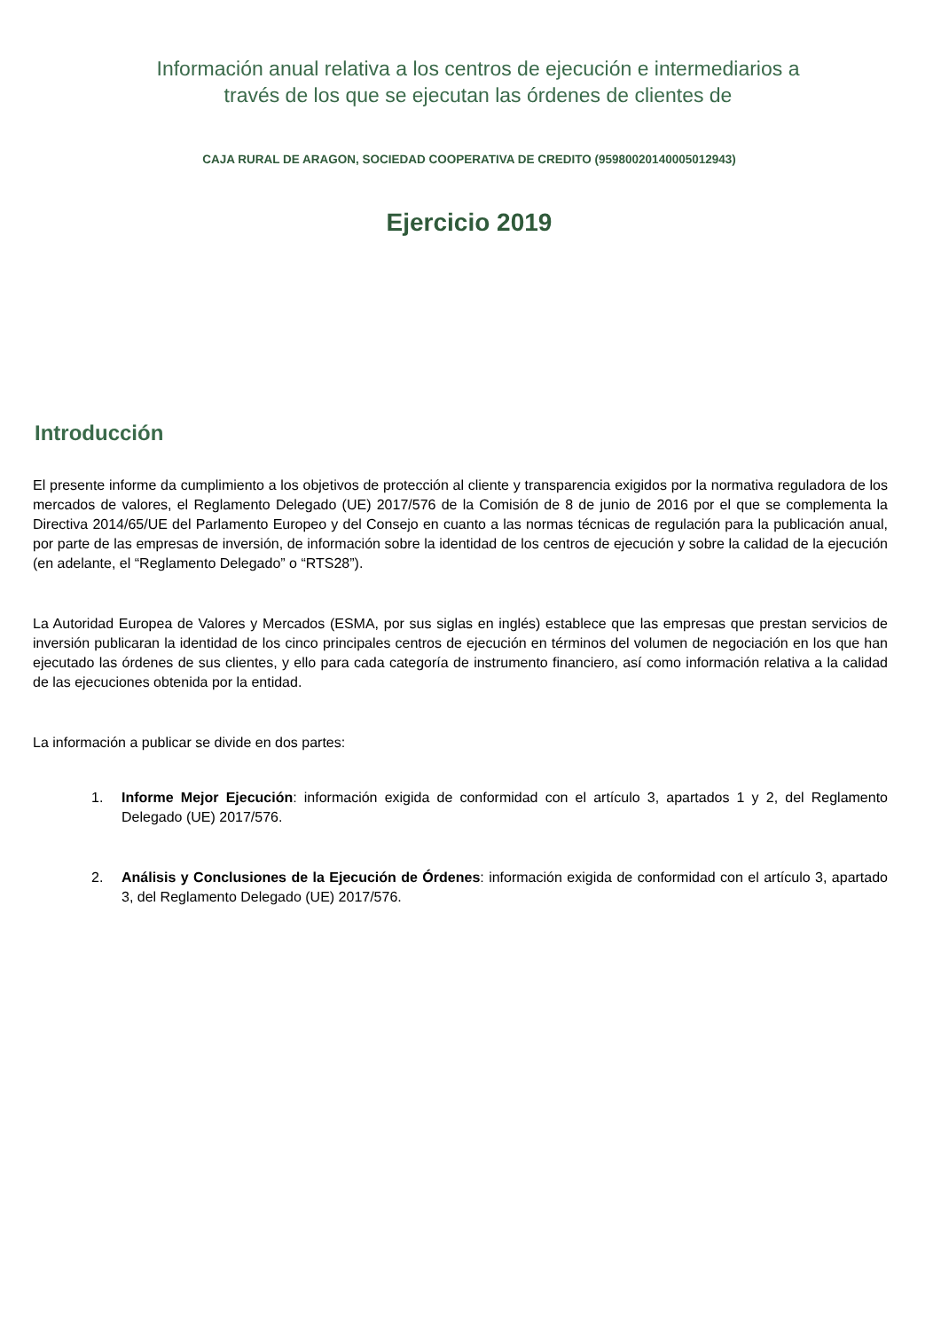Información anual relativa a los centros de ejecución e intermediarios a
través de los que se ejecutan las órdenes de clientes de
CAJA RURAL DE ARAGON, SOCIEDAD COOPERATIVA DE CREDITO (95980020140005012943)
Ejercicio 2019
Introducción
El presente informe da cumplimiento a los objetivos de protección al cliente y transparencia exigidos por la normativa reguladora de los mercados de valores, el Reglamento Delegado (UE) 2017/576 de la Comisión de 8 de junio de 2016 por el que se complementa la Directiva 2014/65/UE del Parlamento Europeo y del Consejo en cuanto a las normas técnicas de regulación para la publicación anual, por parte de las empresas de inversión, de información sobre la identidad de los centros de ejecución y sobre la calidad de la ejecución (en adelante, el “Reglamento Delegado” o “RTS28”).
La Autoridad Europea de Valores y Mercados (ESMA, por sus siglas en inglés) establece que las empresas que prestan servicios de inversión publicaran la identidad de los cinco principales centros de ejecución en términos del volumen de negociación en los que han ejecutado las órdenes de sus clientes, y ello para cada categoría de instrumento financiero, así como información relativa a la calidad de las ejecuciones obtenida por la entidad.
La información a publicar se divide en dos partes:
1. Informe Mejor Ejecución: información exigida de conformidad con el artículo 3, apartados 1 y 2, del Reglamento Delegado (UE) 2017/576.
2. Análisis y Conclusiones de la Ejecución de Órdenes: información exigida de conformidad con el artículo 3, apartado 3, del Reglamento Delegado (UE) 2017/576.